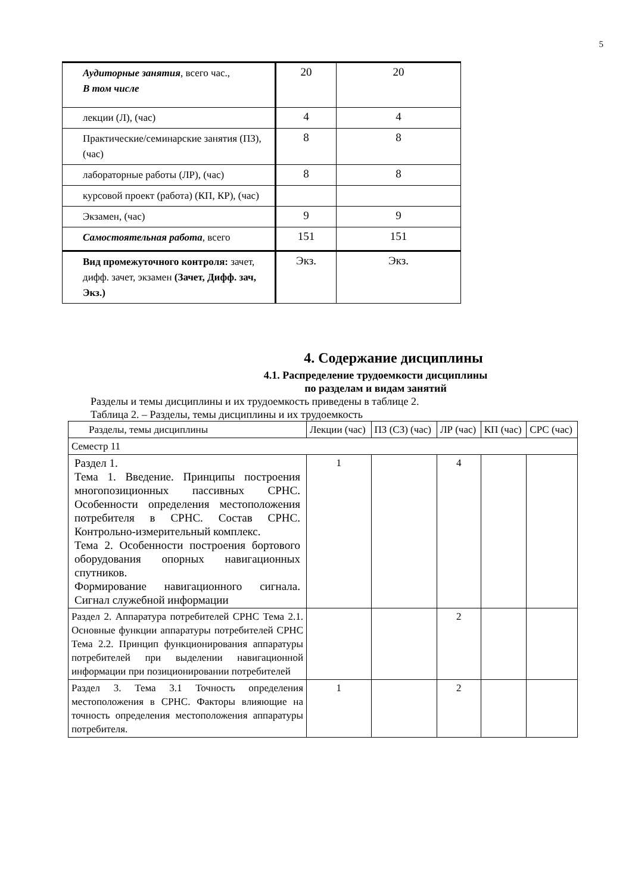5
| Аудиторные занятия , всего час., В том числе | 20 | 20 |
| лекции (Л), (час) | 4 | 4 |
| Практические/семинарские занятия (ПЗ), (час) | 8 | 8 |
| лабораторные работы (ЛР), (час) | 8 | 8 |
| курсовой проект (работа) (КП, КР), (час) | | |
| Экзамен, (час) | 9 | 9 |
| Самостоятельная работа , всего | 151 | 151 |
| Вид промежуточного контроля: зачет, дифф. зачет, экзамен (Зачет, Дифф. зач, Экз.) | Экз. | Экз. |
4. Содержание дисциплины
4.1. Распределение трудоемкости дисциплины
по разделам и видам занятий
Разделы и темы дисциплины и их трудоемкость приведены в таблице 2.
Таблица 2. – Разделы, темы дисциплины и их трудоемкость
| Разделы, темы дисциплины | Лекции (час) | ПЗ (СЗ) (час) | ЛР (час) | КП (час) | СРС (час) |
| Семестр 11 | | | | | |
| Раздел 1. Тема 1. Введение. Принципы построения многопозиционных пассивных СРНС. Особенности определения местоположения потребителя в СРНС. Состав СРНС. Контрольно-измерительный комплекс. Тема 2. Особенности построения бортового оборудования опорных навигационных спутников. Формирование навигационного сигнала. Сигнал служебной информации | 1 | | 4 | | |
| Раздел 2. Аппаратура потребителей СРНС Тема 2.1. Основные функции аппаратуры потребителей СРНС Тема 2.2. Принцип функционирования аппаратуры потребителей при выделении навигационной информации при позиционировании потребителей | | | 2 | | |
| Раздел 3. Тема 3.1 Точность определения местоположения в СРНС. Факторы влияющие на точность определения местоположения аппаратуры потребителя. | 1 | | 2 | | |